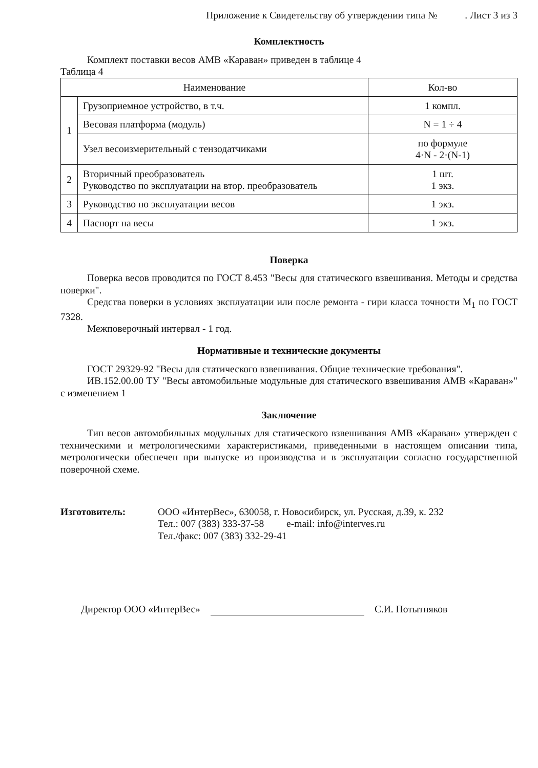Приложение к Свидетельству об утверждении типа № . Лист 3 из 3
Комплектность
Комплект поставки весов АМВ «Караван» приведен в таблице 4
Таблица 4
| Наименование | | Кол-во |
| --- | --- | --- |
| 1 | Грузоприемное устройство, в т.ч. | 1 компл. |
| | Весовая платформа (модуль) | N = 1 ÷ 4 |
| | Узел весоизмерительный с тензодатчиками | по формуле 4·N - 2·(N-1) |
| 2 | Вторичный преобразователь Руководство по эксплуатации на втор. преобразователь | 1 шт. 1 экз. |
| 3 | Руководство по эксплуатации весов | 1 экз. |
| 4 | Паспорт на весы | 1 экз. |
Поверка
Поверка весов проводится по ГОСТ 8.453 "Весы для статического взвешивания. Методы и средства поверки".
Средства поверки в условиях эксплуатации или после ремонта - гири класса точности М<sub>1</sub> по ГОСТ 7328.
Межповерочный интервал - 1 год.
Нормативные и технические документы
ГОСТ 29329-92 "Весы для статического взвешивания. Общие технические требования".
ИВ.152.00.00 ТУ "Весы автомобильные модульные для статического взвешивания АМВ «Караван»" с изменением 1
Заключение
Тип весов автомобильных модульных для статического взвешивания АМВ «Караван» утвержден с техническими и метрологическими характеристиками, приведенными в настоящем описании типа, метрологически обеспечен при выпуске из производства и в эксплуатации согласно государственной поверочной схеме.
Изготовитель: ООО «ИнтерВес», 630058, г. Новосибирск, ул. Русская, д.39, к. 232
Тел.: 007 (383) 333-37-58 e-mail: info@interves.ru
Тел./факс: 007 (383) 332-29-41
Директор ООО «ИнтерВес» С.И. Потытняков